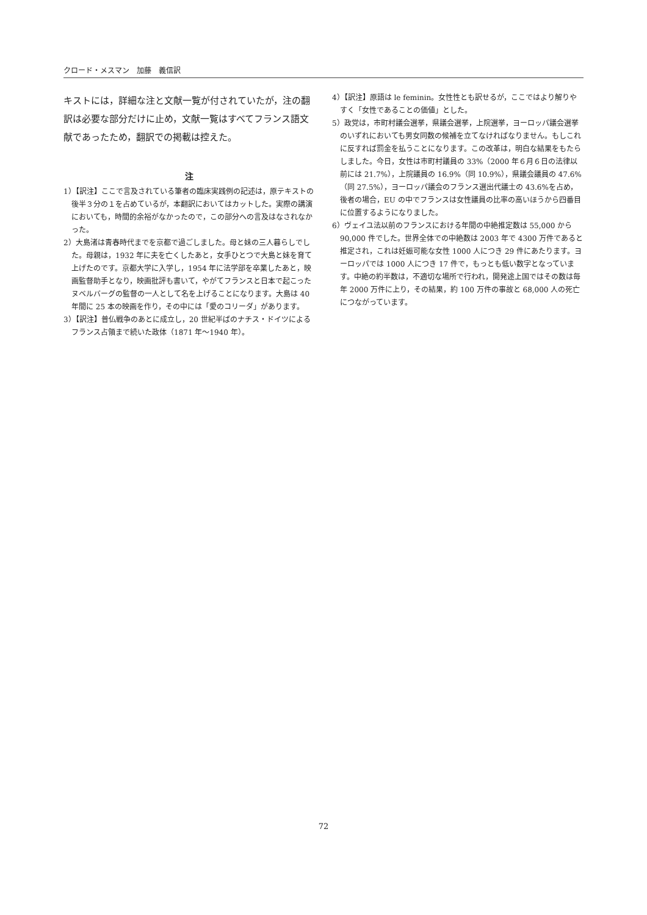クロード・メスマン　加藤　義信訳
キストには，詳細な注と文献一覧が付されていたが，注の翻訳は必要な部分だけに止め，文献一覧はすべてフランス語文献であったため，翻訳での掲載は控えた。
注
1）【訳注】ここで言及されている筆者の臨床実践例の記述は，原テキストの後半３分の１を占めているが，本翻訳においてはカットした。実際の講演においても，時間的余裕がなかったので，この部分への言及はなされなかった。
2）大島渚は青春時代までを京都で過ごしました。母と妹の三人暮らしでした。母親は，1932 年に夫を亡くしたあと，女手ひとつで大島と妹を育て上げたのです。京都大学に入学し，1954 年に法学部を卒業したあと，映画監督助手となり，映画批評も書いて，やがてフランスと日本で起こったヌベルバーグの監督の一人として名を上げることになります。大島は 40 年間に 25 本の映画を作り，その中には「愛のコリーダ」があります。
3）【訳注】普仏戦争のあとに成立し，20 世紀半ばのナチス・ドイツによるフランス占領まで続いた政体（1871 年～1940 年）。
4）【訳注】原語は le feminin。女性性とも訳せるが，ここではより解りやすく「女性であることの価値」とした。
5）政党は，市町村議会選挙，県議会選挙，上院選挙，ヨーロッパ議会選挙のいずれにおいても男女同数の候補を立てなければなりません。もしこれに反すれば罰金を払うことになります。この改革は，明白な結果をもたらしました。今日，女性は市町村議員の 33%（2000 年６月６日の法律以前には 21.7%），上院議員の 16.9%（同 10.9%），県議会議員の 47.6%（同 27.5%），ヨーロッパ議会のフランス選出代議士の 43.6%を占め，後者の場合，EU の中でフランスは女性議員の比率の高いほうから四番目に位置するようになりました。
6）ヴェイユ法以前のフランスにおける年間の中絶推定数は 55,000 から 90,000 件でした。世界全体での中絶数は 2003 年で 4300 万件であると推定され，これは妊娠可能な女性 1000 人につき 29 件にあたります。ヨーロッパでは 1000 人につき 17 件で，もっとも低い数字となっています。中絶の約半数は，不適切な場所で行われ，開発途上国ではその数は毎年 2000 万件に上り，その結果，約 100 万件の事故と 68,000 人の死亡につながっています。
72